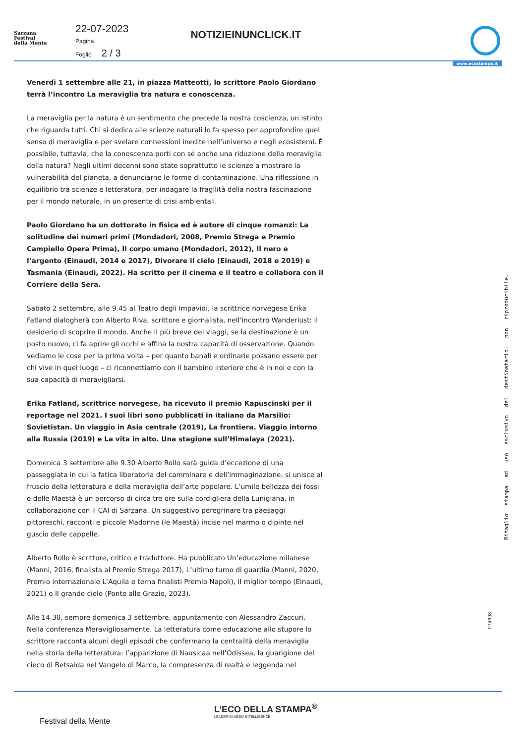Sarzana
Festival
della Mente
22-07-2023
Pagina
Foglio 2 / 3
NOTIZIEINUNCLICK.IT
www.ecostampa.it
Venerdì 1 settembre alle 21, in piazza Matteotti, lo scrittore Paolo Giordano terrà l’incontro La meraviglia tra natura e conoscenza.
La meraviglia per la natura è un sentimento che precede la nostra coscienza, un istinto che riguarda tutti. Chi si dedica alle scienze naturali lo fa spesso per approfondire quel senso di meraviglia e per svelare connessioni inedite nell’universo e negli ecosistemi. È possibile, tuttavia, che la conoscenza porti con sé anche una riduzione della meraviglia della natura? Negli ultimi decenni sono state soprattutto le scienze a mostrare la vulnerabilità del pianeta, a denunciarne le forme di contaminazione. Una riflessione in equilibrio tra scienze e letteratura, per indagare la fragilità della nostra fascinazione per il mondo naturale, in un presente di crisi ambientali.
Paolo Giordano ha un dottorato in fisica ed è autore di cinque romanzi: La solitudine dei numeri primi (Mondadori, 2008, Premio Strega e Premio Campiello Opera Prima), Il corpo umano (Mondadori, 2012), Il nero e l’argento (Einaudi, 2014 e 2017), Divorare il cielo (Einaudi, 2018 e 2019) e Tasmania (Einaudi, 2022). Ha scritto per il cinema e il teatro e collabora con il Corriere della Sera.
Sabato 2 settembre, alle 9.45 al Teatro degli Impavidi, la scrittrice norvegese Erika Fatland dialogherà con Alberto Riva, scrittore e giornalista, nell’incontro Wanderlust: il desiderio di scoprire il mondo. Anche il più breve dei viaggi, se la destinazione è un posto nuovo, ci fa aprire gli occhi e affina la nostra capacità di osservazione. Quando vediamo le cose per la prima volta – per quanto banali e ordinarie possano essere per chi vive in quel luogo – ci riconnettiamo con il bambino interiore che è in noi e con la sua capacità di meravigliarsi.
Erika Fatland, scrittrice norvegese, ha ricevuto il premio Kapuscinski per il reportage nel 2021. I suoi libri sono pubblicati in italiano da Marsilio: Sovietistan. Un viaggio in Asia centrale (2019), La frontiera. Viaggio intorno alla Russia (2019) e La vita in alto. Una stagione sull’Himalaya (2021).
Domenica 3 settembre alle 9.30 Alberto Rollo sarà guida d’eccezione di una passeggiata in cui la fatica liberatoria del camminare e dell’immaginazione, si unisce al fruscio della letteratura e della meraviglia dell’arte popolare. L’umile bellezza dei fossi e delle Maestà è un percorso di circa tre ore sulla cordigliera della Lunigiana, in collaborazione con il CAI di Sarzana. Un suggestivo peregrinare tra paesaggi pittoreschi, racconti e piccole Madonne (le Maestà) incise nel marmo o dipinte nel guscio delle cappelle.
Alberto Rollo è scrittore, critico e traduttore. Ha pubblicato Un’educazione milanese (Manni, 2016, finalista al Premio Strega 2017), L’ultimo turno di guardia (Manni, 2020, Premio internazionale L’Aquila e terna finalisti Premio Napoli), Il miglior tempo (Einaudi, 2021) e Il grande cielo (Ponte alle Grazie, 2023).
Alle 14.30, sempre domenica 3 settembre, appuntamento con Alessandro Zaccuri. Nella conferenza Meravigliosamente. La letteratura come educazione allo stupore lo scrittore racconta alcuni degli episodi che confermano la centralità della meraviglia nella storia della letteratura: l’apparizione di Nausicaa nell’Odissea, la guarigione del cieco di Betsaida nel Vangelo di Marco, la compresenza di realtà e leggenda nel
Ritaglio stampa ad uso esclusivo del destinatario, non riproducibile.
074898
L’ECO DELLA STAMPA<sup>®</sup>
LEADER IN MEDIA INTELLIGENCE
Festival della Mente